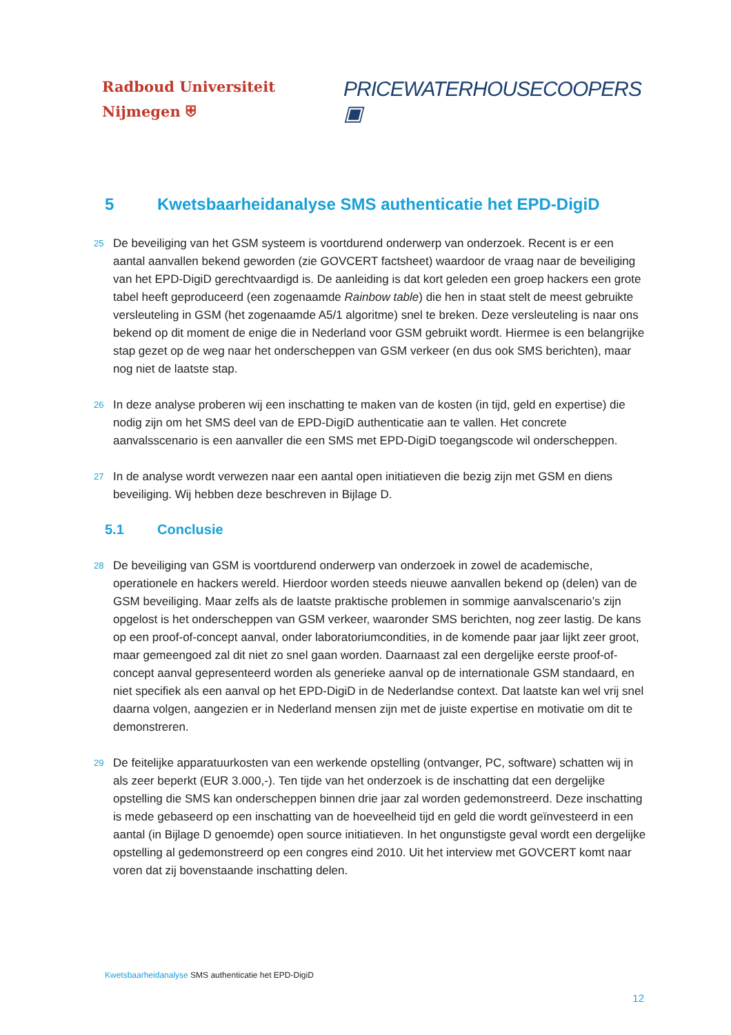Radboud Universiteit Nijmegen ⛨
PRICEWATERHOUSECOOPERS ▣
5 Kwetsbaarheidanalyse SMS authenticatie het EPD-DigiD
25
De beveiliging van het GSM systeem is voortdurend onderwerp van onderzoek. Recent is er een aantal aanvallen bekend geworden (zie GOVCERT factsheet) waardoor de vraag naar de beveiliging van het EPD-DigiD gerechtvaardigd is. De aanleiding is dat kort geleden een groep hackers een grote tabel heeft geproduceerd (een zogenaamde Rainbow table) die hen in staat stelt de meest gebruikte versleuteling in GSM (het zogenaamde A5/1 algoritme) snel te breken. Deze versleuteling is naar ons bekend op dit moment de enige die in Nederland voor GSM gebruikt wordt. Hiermee is een belangrijke stap gezet op de weg naar het onderscheppen van GSM verkeer (en dus ook SMS berichten), maar nog niet de laatste stap.
26
In deze analyse proberen wij een inschatting te maken van de kosten (in tijd, geld en expertise) die nodig zijn om het SMS deel van de EPD-DigiD authenticatie aan te vallen. Het concrete aanvalsscenario is een aanvaller die een SMS met EPD-DigiD toegangscode wil onderscheppen.
27
In de analyse wordt verwezen naar een aantal open initiatieven die bezig zijn met GSM en diens beveiliging. Wij hebben deze beschreven in Bijlage D.
5.1 Conclusie
28
De beveiliging van GSM is voortdurend onderwerp van onderzoek in zowel de academische, operationele en hackers wereld. Hierdoor worden steeds nieuwe aanvallen bekend op (delen) van de GSM beveiliging. Maar zelfs als de laatste praktische problemen in sommige aanvalscenario’s zijn opgelost is het onderscheppen van GSM verkeer, waaronder SMS berichten, nog zeer lastig. De kans op een proof-of-concept aanval, onder laboratoriumcondities, in de komende paar jaar lijkt zeer groot, maar gemeengoed zal dit niet zo snel gaan worden. Daarnaast zal een dergelijke eerste proof-of-concept aanval gepresenteerd worden als generieke aanval op de internationale GSM standaard, en niet specifiek als een aanval op het EPD-DigiD in de Nederlandse context. Dat laatste kan wel vrij snel daarna volgen, aangezien er in Nederland mensen zijn met de juiste expertise en motivatie om dit te demonstreren.
29
De feitelijke apparatuurkosten van een werkende opstelling (ontvanger, PC, software) schatten wij in als zeer beperkt (EUR 3.000,-). Ten tijde van het onderzoek is de inschatting dat een dergelijke opstelling die SMS kan onderscheppen binnen drie jaar zal worden gedemonstreerd. Deze inschatting is mede gebaseerd op een inschatting van de hoeveelheid tijd en geld die wordt geïnvesteerd in een aantal (in Bijlage D genoemde) open source initiatieven. In het ongunstigste geval wordt een dergelijke opstelling al gedemonstreerd op een congres eind 2010. Uit het interview met GOVCERT komt naar voren dat zij bovenstaande inschatting delen.
Kwetsbaarheidanalyse SMS authenticatie het EPD-DigiD
12